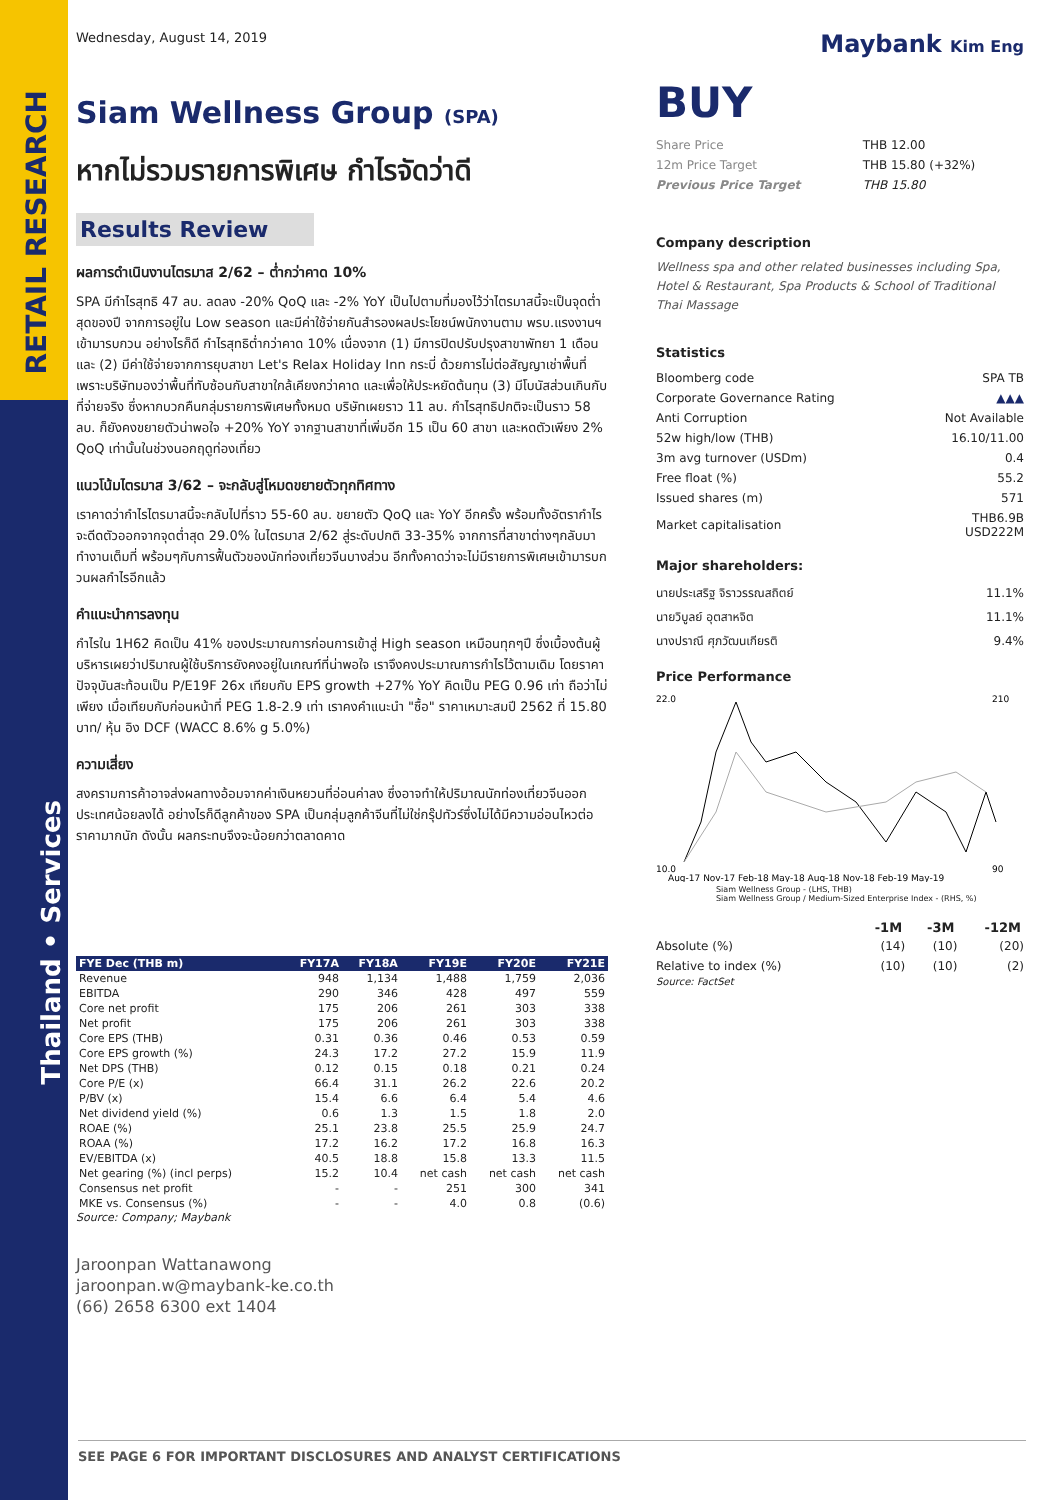RETAIL RESEARCH
Thailand • Services
Wednesday, August 14, 2019
Siam Wellness Group (SPA)
หากไม่รวมรายการพิเศษ กำไรจัดว่าดี
Results Review
ผลการดำเนินงานไตรมาส 2/62 – ต่ำกว่าคาด 10%
SPA มีกำไรสุทธิ 47 ลบ. ลดลง -20% QoQ และ -2% YoY เป็นไปตามที่มองไว้ว่าไตรมาสนี้จะเป็นจุดต่ำสุดของปี จากการอยู่ใน Low season และมีค่าใช้จ่ายกันสำรองผลประโยชน์พนักงานตาม พรบ.แรงงานฯ เข้ามารบกวน อย่างไรก็ดี กำไรสุทธิต่ำกว่าคาด 10% เนื่องจาก (1) มีการปิดปรับปรุงสาขาพัทยา 1 เดือน และ (2) มีค่าใช้จ่ายจากการยุบสาขา Let's Relax Holiday Inn กระบี่ ด้วยการไม่ต่อสัญญาเช่าพื้นที่ เพราะบริษัทมองว่าพื้นที่ทับซ้อนกับสาขาใกล้เคียงกว่าคาด และเพื่อให้ประหยัดต้นทุน (3) มีโบนัสส่วนเกินกับที่จ่ายจริง ซึ่งหากบวกคืนกลุ่มรายการพิเศษทั้งหมด บริษัทเผยราว 11 ลบ. กำไรสุทธิปกติจะเป็นราว 58 ลบ. ก็ยังคงขยายตัวน่าพอใจ +20% YoY จากฐานสาขาที่เพิ่มอีก 15 เป็น 60 สาขา และหดตัวเพียง 2% QoQ เท่านั้นในช่วงนอกฤดูท่องเที่ยว
แนวโน้มไตรมาส 3/62 – จะกลับสู่โหมดขยายตัวทุกทิศทาง
เราคาดว่ากำไรไตรมาสนี้จะกลับไปที่ราว 55-60 ลบ. ขยายตัว QoQ และ YoY อีกครั้ง พร้อมทั้งอัตรากำไรจะดีดตัวออกจากจุดต่ำสุด 29.0% ในไตรมาส 2/62 สู่ระดับปกติ 33-35% จากการที่สาขาต่างๆกลับมาทำงานเต็มที่ พร้อมๆกับการฟื้นตัวของนักท่องเที่ยวจีนบางส่วน อีกทั้งคาดว่าจะไม่มีรายการพิเศษเข้ามารบกวนผลกำไรอีกแล้ว
คำแนะนำการลงทุน
กำไรใน 1H62 คิดเป็น 41% ของประมาณการก่อนการเข้าสู่ High season เหมือนทุกๆปี ซึ่งเบื้องต้นผู้บริหารเผยว่าปริมาณผู้ใช้บริการยังคงอยู่ในเกณฑ์ที่น่าพอใจ เราจึงคงประมาณการกำไรไว้ตามเดิม โดยราคาปัจจุบันสะท้อนเป็น P/E19F 26x เทียบกับ EPS growth +27% YoY คิดเป็น PEG 0.96 เท่า ถือว่าไม่เพียง เมื่อเทียบกับก่อนหน้าที่ PEG 1.8-2.9 เท่า เราคงคำแนะนำ "ซื้อ" ราคาเหมาะสมปี 2562 ที่ 15.80 บาท/ หุ้น อิง DCF (WACC 8.6% g 5.0%)
ความเสี่ยง
สงครามการค้าอาจส่งผลทางอ้อมจากค่าเงินหยวนที่อ่อนค่าลง ซึ่งอาจทำให้ปริมาณนักท่องเที่ยวจีนออกประเทศน้อยลงได้ อย่างไรก็ดีลูกค้าของ SPA เป็นกลุ่มลูกค้าจีนที่ไม่ใช่กรุ๊ปทัวร์ซึ่งไม่ได้มีความอ่อนไหวต่อราคามากนัก ดังนั้น ผลกระทบจึงจะน้อยกว่าตลาดคาด
| FYE Dec (THB m) | FY17A | FY18A | FY19E | FY20E | FY21E |
| --- | --- | --- | --- | --- | --- |
| Revenue | 948 | 1,134 | 1,488 | 1,759 | 2,036 |
| EBITDA | 290 | 346 | 428 | 497 | 559 |
| Core net profit | 175 | 206 | 261 | 303 | 338 |
| Net profit | 175 | 206 | 261 | 303 | 338 |
| Core EPS (THB) | 0.31 | 0.36 | 0.46 | 0.53 | 0.59 |
| Core EPS growth (%) | 24.3 | 17.2 | 27.2 | 15.9 | 11.9 |
| Net DPS (THB) | 0.12 | 0.15 | 0.18 | 0.21 | 0.24 |
| Core P/E (x) | 66.4 | 31.1 | 26.2 | 22.6 | 20.2 |
| P/BV (x) | 15.4 | 6.6 | 6.4 | 5.4 | 4.6 |
| Net dividend yield (%) | 0.6 | 1.3 | 1.5 | 1.8 | 2.0 |
| ROAE (%) | 25.1 | 23.8 | 25.5 | 25.9 | 24.7 |
| ROAA (%) | 17.2 | 16.2 | 17.2 | 16.8 | 16.3 |
| EV/EBITDA (x) | 40.5 | 18.8 | 15.8 | 13.3 | 11.5 |
| Net gearing (%) (incl perps) | 15.2 | 10.4 | net cash | net cash | net cash |
| Consensus net profit | - | - | 251 | 300 | 341 |
| MKE vs. Consensus (%) | - | - | 4.0 | 0.8 | (0.6) |
Source: Company; Maybank
Jaroonpan Wattanawong
jaroonpan.w@maybank-ke.co.th
(66) 2658 6300 ext 1404
Maybank Kim Eng
BUY
| Share Price | THB 12.00 |
| 12m Price Target | THB 15.80 (+32%) |
| Previous Price Target | THB 15.80 |
Company description
Wellness spa and other related businesses including Spa, Hotel & Restaurant, Spa Products & School of Traditional Thai Massage
Statistics
| Bloomberg code | SPA TB |
| Corporate Governance Rating | ▲▲▲ |
| Anti Corruption | Not Available |
| 52w high/low (THB) | 16.10/11.00 |
| 3m avg turnover (USDm) | 0.4 |
| Free float (%) | 55.2 |
| Issued shares (m) | 571 |
| Market capitalisation | THB6.9B USD222M |
Major shareholders:
| นายประเสริฐ จิราวรรณสถิตย์ | 11.1% |
| นายวิบูลย์ อุตสาหจิต | 11.1% |
| นางปราณี ศุภวัฒนเกียรติ | 9.4% |
Price Performance
22.0
10.0
210
90
Aug-17 Nov-17 Feb-18 May-18 Aug-18 Nov-18 Feb-19 May-19
Siam Wellness Group - (LHS, THB)
Siam Wellness Group / Medium-Sized Enterprise Index - (RHS, %)
| | -1M | -3M | -12M |
| --- | --- | --- | --- |
| Absolute (%) | (14) | (10) | (20) |
| Relative to index (%) | (10) | (10) | (2) |
Source: FactSet
SEE PAGE 6 FOR IMPORTANT DISCLOSURES AND ANALYST CERTIFICATIONS